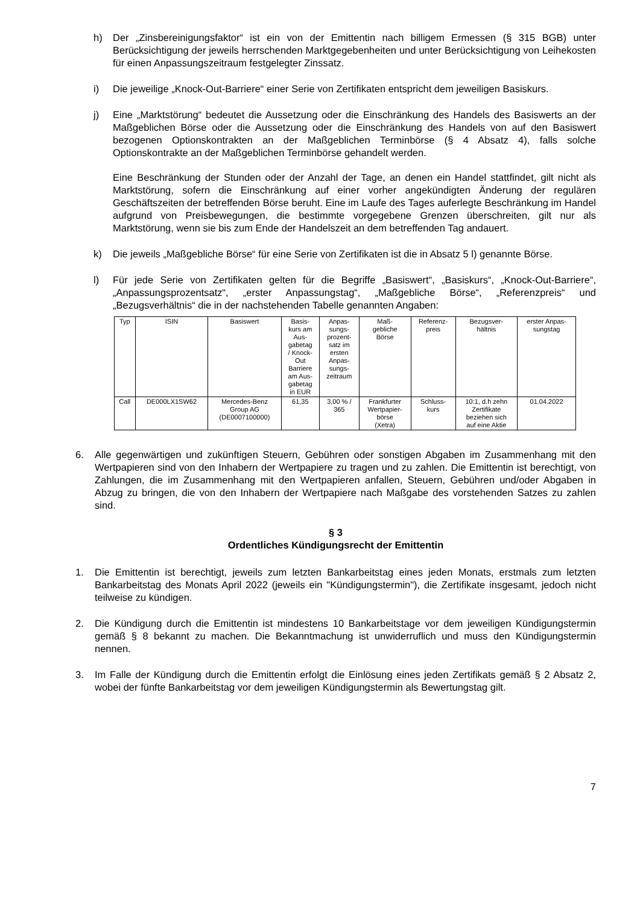h) Der „Zinsbereinigungsfaktor“ ist ein von der Emittentin nach billigem Ermessen (§ 315 BGB) unter Berücksichtigung der jeweils herrschenden Marktgegebenheiten und unter Berücksichtigung von Leihekosten für einen Anpassungszeitraum festgelegter Zinssatz.
i) Die jeweilige „Knock-Out-Barriere“ einer Serie von Zertifikaten entspricht dem jeweiligen Basiskurs.
j) Eine „Marktstörung“ bedeutet die Aussetzung oder die Einschränkung des Handels des Basiswerts an der Maßgeblichen Börse oder die Aussetzung oder die Einschränkung des Handels von auf den Basiswert bezogenen Optionskontrakten an der Maßgeblichen Terminbörse (§ 4 Absatz 4), falls solche Optionskontrakte an der Maßgeblichen Terminbörse gehandelt werden.
Eine Beschränkung der Stunden oder der Anzahl der Tage, an denen ein Handel stattfindet, gilt nicht als Marktstörung, sofern die Einschränkung auf einer vorher angekündigten Änderung der regulären Geschäftszeiten der betreffenden Börse beruht. Eine im Laufe des Tages auferlegte Beschränkung im Handel aufgrund von Preisbewegungen, die bestimmte vorgegebene Grenzen überschreiten, gilt nur als Marktstörung, wenn sie bis zum Ende der Handelszeit an dem betreffenden Tag andauert.
k) Die jeweils „Maßgebliche Börse“ für eine Serie von Zertifikaten ist die in Absatz 5 l) genannte Börse.
l) Für jede Serie von Zertifikaten gelten für die Begriffe „Basiswert“, „Basiskurs“, „Knock-Out-Barriere“, „Anpassungsprozentsatz“, „erster Anpassungstag“, „Maßgebliche Börse“, „Referenzpreis“ und „Bezugsverhältnis“ die in der nachstehenden Tabelle genannten Angaben:
| Typ | ISIN | Basiswert | Basis- kurs am Aus- gabetag / Knock- Out Barriere am Aus- gabetag in EUR | Anpas- sungs- prozent- satz im ersten Anpas- sungs- zeitraum | Maß- gebliche Börse | Referenz- preis | Bezugsver- hältnis | erster Anpas- sungstag |
| --- | --- | --- | --- | --- | --- | --- | --- | --- |
| Call | DE000LX1SW62 | Mercedes-Benz Group AG (DE0007100000) | 61,35 | 3,00 % / 365 | Frankfurter Wertpapier- börse (Xetra) | Schluss- kurs | 10:1, d.h zehn Zertifikate beziehen sich auf eine Aktie | 01.04.2022 |
6. Alle gegenwärtigen und zukünftigen Steuern, Gebühren oder sonstigen Abgaben im Zusammenhang mit den Wertpapieren sind von den Inhabern der Wertpapiere zu tragen und zu zahlen. Die Emittentin ist berechtigt, von Zahlungen, die im Zusammenhang mit den Wertpapieren anfallen, Steuern, Gebühren und/oder Abgaben in Abzug zu bringen, die von den Inhabern der Wertpapiere nach Maßgabe des vorstehenden Satzes zu zahlen sind.
§ 3
Ordentliches Kündigungsrecht der Emittentin
1. Die Emittentin ist berechtigt, jeweils zum letzten Bankarbeitstag eines jeden Monats, erstmals zum letzten Bankarbeitstag des Monats April 2022 (jeweils ein "Kündigungstermin"), die Zertifikate insgesamt, jedoch nicht teilweise zu kündigen.
2. Die Kündigung durch die Emittentin ist mindestens 10 Bankarbeitstage vor dem jeweiligen Kündigungstermin gemäß § 8 bekannt zu machen. Die Bekanntmachung ist unwiderruflich und muss den Kündigungstermin nennen.
3. Im Falle der Kündigung durch die Emittentin erfolgt die Einlösung eines jeden Zertifikats gemäß § 2 Absatz 2, wobei der fünfte Bankarbeitstag vor dem jeweiligen Kündigungstermin als Bewertungstag gilt.
7